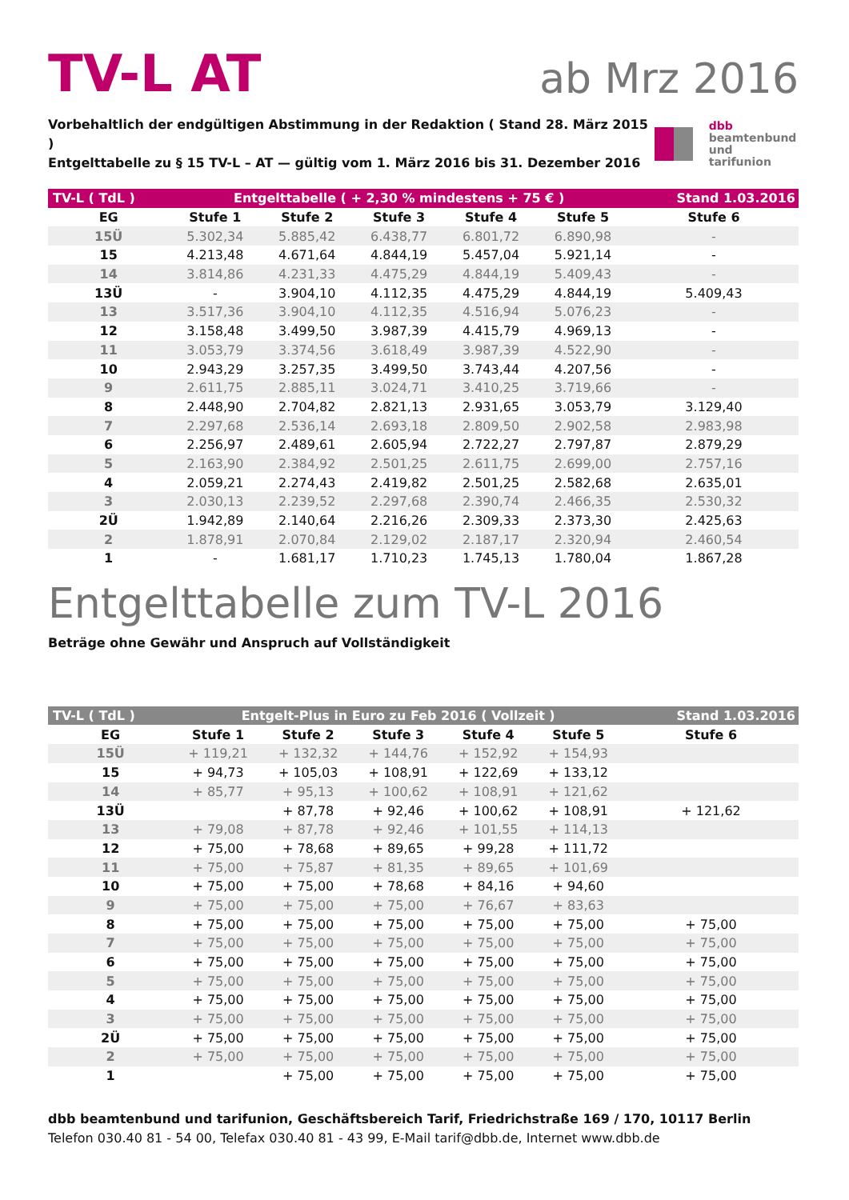TV-L AT
ab Mrz 2016
Vorbehaltlich der endgültigen Abstimmung in der Redaktion ( Stand 28. März 2015 )
Entgelttabelle zu § 15 TV-L – AT — gültig vom 1. März 2016 bis 31. Dezember 2016
dbb
beamtenbund
und tarifunion
| TV-L ( TdL ) | Entgelttabelle ( + 2,30 % mindestens + 75 € ) | | | | | Stand 1.03.2016 |
| EG | Stufe 1 | Stufe 2 | Stufe 3 | Stufe 4 | Stufe 5 | Stufe 6 |
| 15Ü | 5.302,34 | 5.885,42 | 6.438,77 | 6.801,72 | 6.890,98 | - |
| 15 | 4.213,48 | 4.671,64 | 4.844,19 | 5.457,04 | 5.921,14 | - |
| 14 | 3.814,86 | 4.231,33 | 4.475,29 | 4.844,19 | 5.409,43 | - |
| 13Ü | - | 3.904,10 | 4.112,35 | 4.475,29 | 4.844,19 | 5.409,43 |
| 13 | 3.517,36 | 3.904,10 | 4.112,35 | 4.516,94 | 5.076,23 | - |
| 12 | 3.158,48 | 3.499,50 | 3.987,39 | 4.415,79 | 4.969,13 | - |
| 11 | 3.053,79 | 3.374,56 | 3.618,49 | 3.987,39 | 4.522,90 | - |
| 10 | 2.943,29 | 3.257,35 | 3.499,50 | 3.743,44 | 4.207,56 | - |
| 9 | 2.611,75 | 2.885,11 | 3.024,71 | 3.410,25 | 3.719,66 | - |
| 8 | 2.448,90 | 2.704,82 | 2.821,13 | 2.931,65 | 3.053,79 | 3.129,40 |
| 7 | 2.297,68 | 2.536,14 | 2.693,18 | 2.809,50 | 2.902,58 | 2.983,98 |
| 6 | 2.256,97 | 2.489,61 | 2.605,94 | 2.722,27 | 2.797,87 | 2.879,29 |
| 5 | 2.163,90 | 2.384,92 | 2.501,25 | 2.611,75 | 2.699,00 | 2.757,16 |
| 4 | 2.059,21 | 2.274,43 | 2.419,82 | 2.501,25 | 2.582,68 | 2.635,01 |
| 3 | 2.030,13 | 2.239,52 | 2.297,68 | 2.390,74 | 2.466,35 | 2.530,32 |
| 2Ü | 1.942,89 | 2.140,64 | 2.216,26 | 2.309,33 | 2.373,30 | 2.425,63 |
| 2 | 1.878,91 | 2.070,84 | 2.129,02 | 2.187,17 | 2.320,94 | 2.460,54 |
| 1 | - | 1.681,17 | 1.710,23 | 1.745,13 | 1.780,04 | 1.867,28 |
Entgelttabelle zum TV-L 2016
Beträge ohne Gewähr und Anspruch auf Vollständigkeit
| TV-L ( TdL ) | Entgelt-Plus in Euro zu Feb 2016 ( Vollzeit ) | | | | | Stand 1.03.2016 |
| EG | Stufe 1 | Stufe 2 | Stufe 3 | Stufe 4 | Stufe 5 | Stufe 6 |
| 15Ü | + 119,21 | + 132,32 | + 144,76 | + 152,92 | + 154,93 | |
| 15 | + 94,73 | + 105,03 | + 108,91 | + 122,69 | + 133,12 | |
| 14 | + 85,77 | + 95,13 | + 100,62 | + 108,91 | + 121,62 | |
| 13Ü | | + 87,78 | + 92,46 | + 100,62 | + 108,91 | + 121,62 |
| 13 | + 79,08 | + 87,78 | + 92,46 | + 101,55 | + 114,13 | |
| 12 | + 75,00 | + 78,68 | + 89,65 | + 99,28 | + 111,72 | |
| 11 | + 75,00 | + 75,87 | + 81,35 | + 89,65 | + 101,69 | |
| 10 | + 75,00 | + 75,00 | + 78,68 | + 84,16 | + 94,60 | |
| 9 | + 75,00 | + 75,00 | + 75,00 | + 76,67 | + 83,63 | |
| 8 | + 75,00 | + 75,00 | + 75,00 | + 75,00 | + 75,00 | + 75,00 |
| 7 | + 75,00 | + 75,00 | + 75,00 | + 75,00 | + 75,00 | + 75,00 |
| 6 | + 75,00 | + 75,00 | + 75,00 | + 75,00 | + 75,00 | + 75,00 |
| 5 | + 75,00 | + 75,00 | + 75,00 | + 75,00 | + 75,00 | + 75,00 |
| 4 | + 75,00 | + 75,00 | + 75,00 | + 75,00 | + 75,00 | + 75,00 |
| 3 | + 75,00 | + 75,00 | + 75,00 | + 75,00 | + 75,00 | + 75,00 |
| 2Ü | + 75,00 | + 75,00 | + 75,00 | + 75,00 | + 75,00 | + 75,00 |
| 2 | + 75,00 | + 75,00 | + 75,00 | + 75,00 | + 75,00 | + 75,00 |
| 1 | | + 75,00 | + 75,00 | + 75,00 | + 75,00 | + 75,00 |
dbb beamtenbund und tarifunion, Geschäftsbereich Tarif, Friedrichstraße 169 / 170, 10117 Berlin
Telefon 030.40 81 - 54 00, Telefax 030.40 81 - 43 99, E-Mail tarif@dbb.de, Internet www.dbb.de